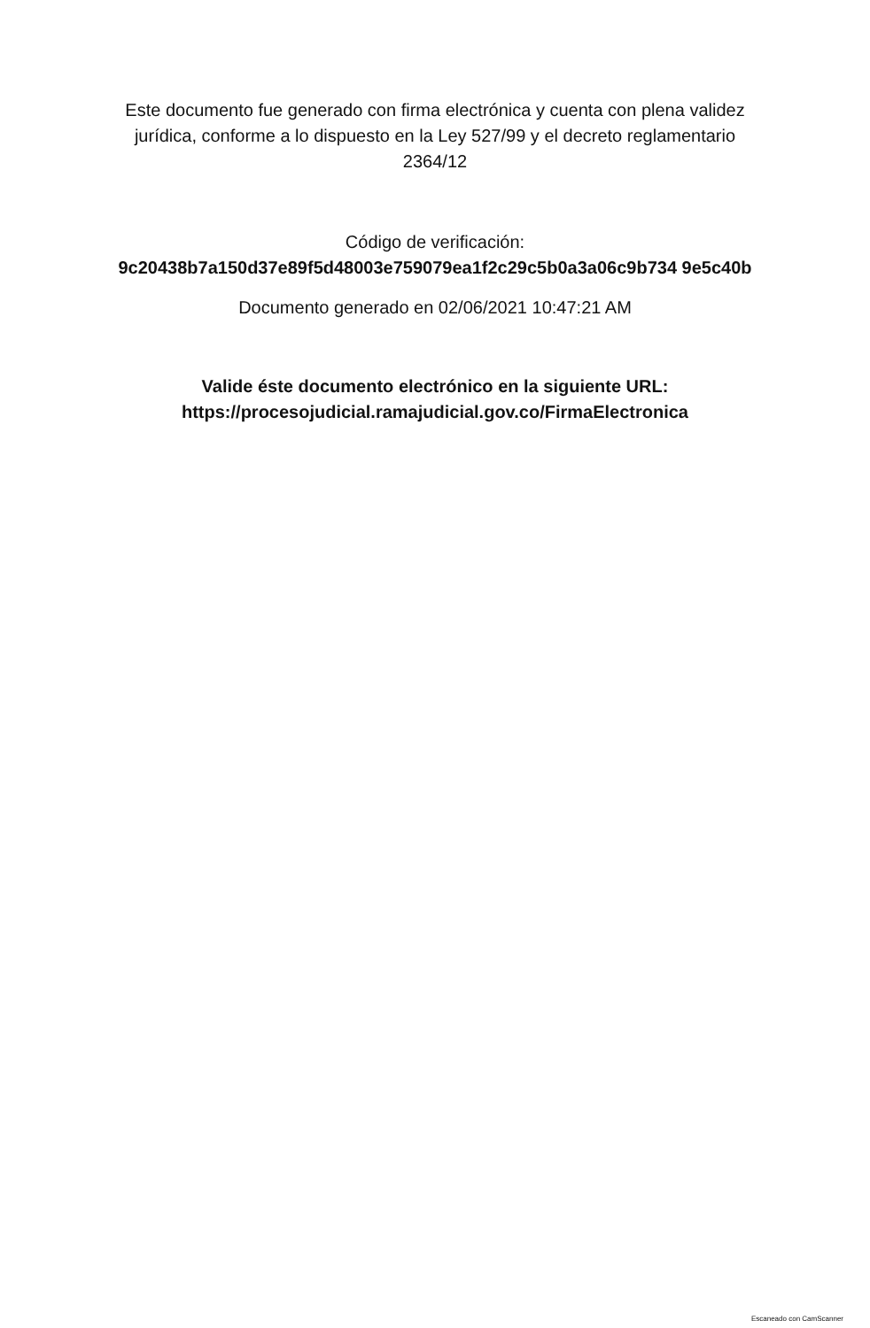Este documento fue generado con firma electrónica y cuenta con plena validez jurídica, conforme a lo dispuesto en la Ley 527/99 y el decreto reglamentario 2364/12
Código de verificación:
9c20438b7a150d37e89f5d48003e759079ea1f2c29c5b0a3a06c9b734 9e5c40b
Documento generado en 02/06/2021 10:47:21 AM
Valide éste documento electrónico en la siguiente URL: https://procesojudicial.ramajudicial.gov.co/FirmaElectronica
Escaneado con CamScanner